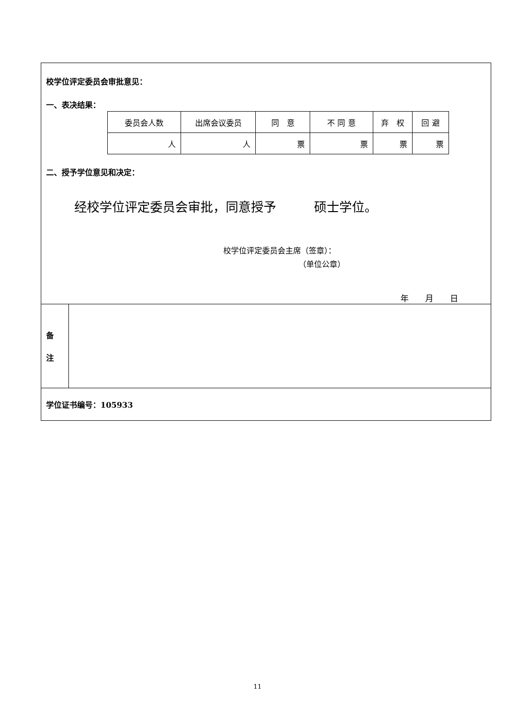| 校学位评定委员会审批意见： 一、表决结果： / 委员会人数 / 出席会议委员 / 同 意 / 不 同 意 / 弃 权 / 回 避 / / 人 / 人 / 票 / 票 / 票 / 票 / 二、授予学位意见和决定： 经校学位评定委员会审批，同意授予 硕士学位。 校学位评定委员会主席（签章）： （单位公章） 年 月 日 | |
| 备 注 | |
| 学位证书编号：105933 | |
11